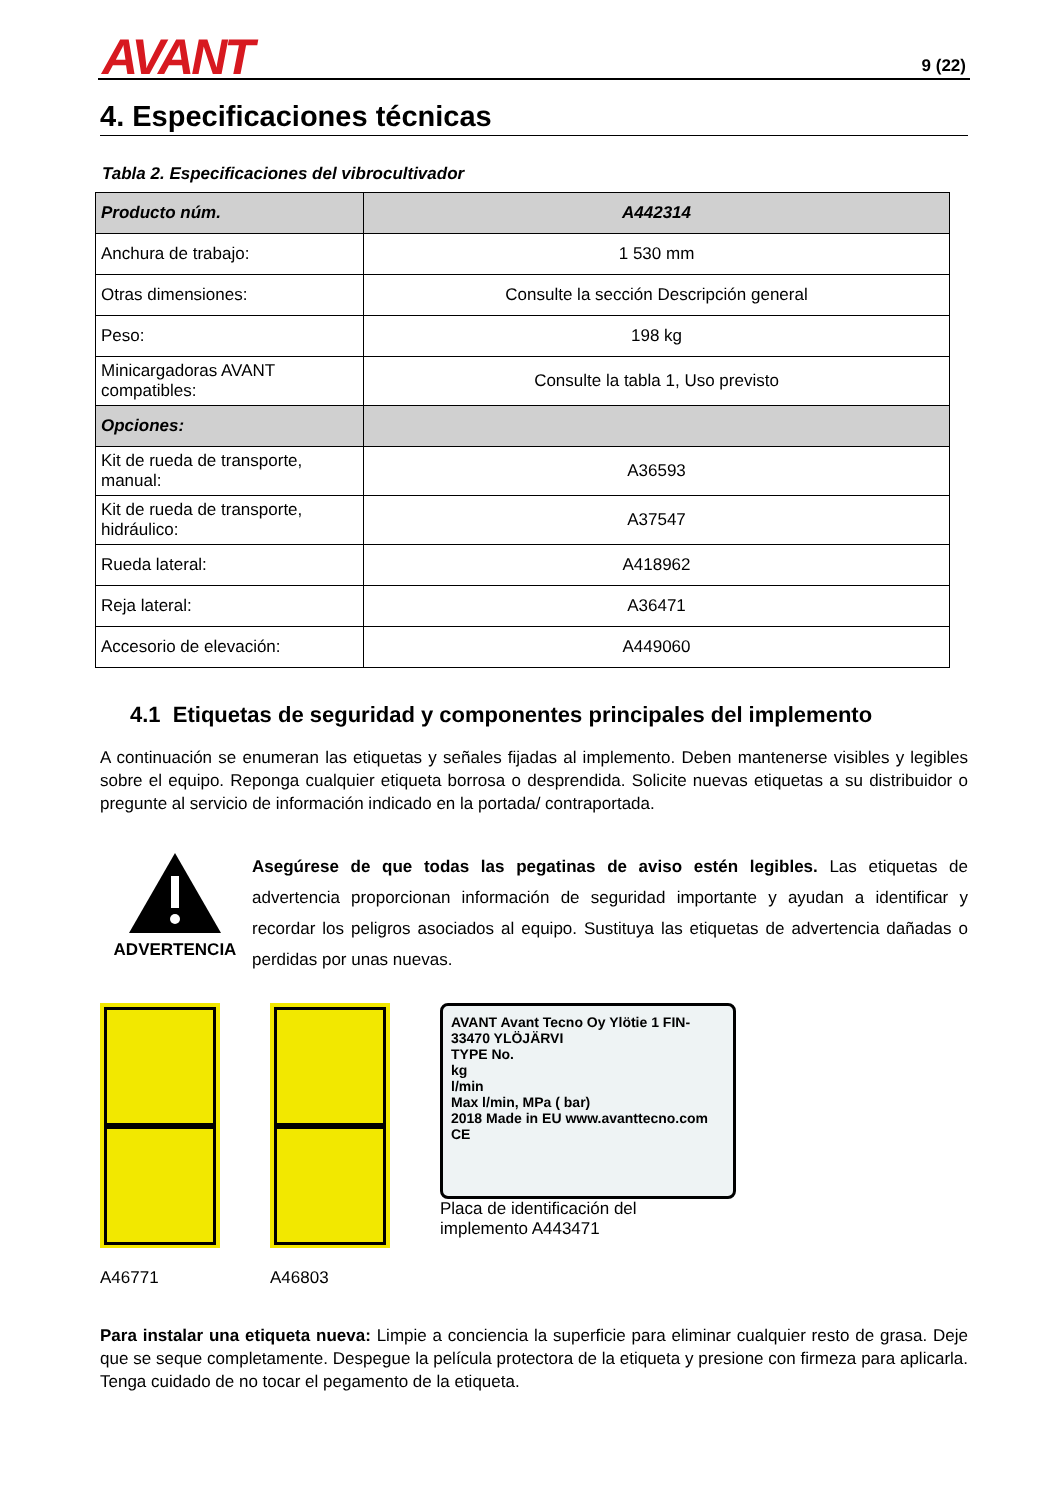AVANT 9 (22)
4. Especificaciones técnicas
Tabla 2. Especificaciones del vibrocultivador
| Producto núm. | A442314 |
| --- | --- |
| Anchura de trabajo: | 1 530 mm |
| Otras dimensiones: | Consulte la sección Descripción general |
| Peso: | 198 kg |
| Minicargadoras AVANT compatibles: | Consulte la tabla 1, Uso previsto |
| Opciones: | |
| Kit de rueda de transporte, manual: | A36593 |
| Kit de rueda de transporte, hidráulico: | A37547 |
| Rueda lateral: | A418962 |
| Reja lateral: | A36471 |
| Accesorio de elevación: | A449060 |
4.1 Etiquetas de seguridad y componentes principales del implemento
A continuación se enumeran las etiquetas y señales fijadas al implemento. Deben mantenerse visibles y legibles sobre el equipo. Reponga cualquier etiqueta borrosa o desprendida. Solicite nuevas etiquetas a su distribuidor o pregunte al servicio de información indicado en la portada/ contraportada.
ADVERTENCIA
Asegúrese de que todas las pegatinas de aviso estén legibles. Las etiquetas de advertencia proporcionan información de seguridad importante y ayudan a identificar y recordar los peligros asociados al equipo. Sustituya las etiquetas de advertencia dañadas o perdidas por unas nuevas.
A46771
A46803
AVANT Avant Tecno Oy Ylötie 1 FIN-33470 YLÖJÄRVI
TYPE No.
kg
l/min
Max l/min, MPa ( bar)
2018 Made in EU www.avanttecno.com CE
Placa de identificación del
implemento A443471
Para instalar una etiqueta nueva: Limpie a conciencia la superficie para eliminar cualquier resto de grasa. Deje que se seque completamente. Despegue la película protectora de la etiqueta y presione con firmeza para aplicarla. Tenga cuidado de no tocar el pegamento de la etiqueta.